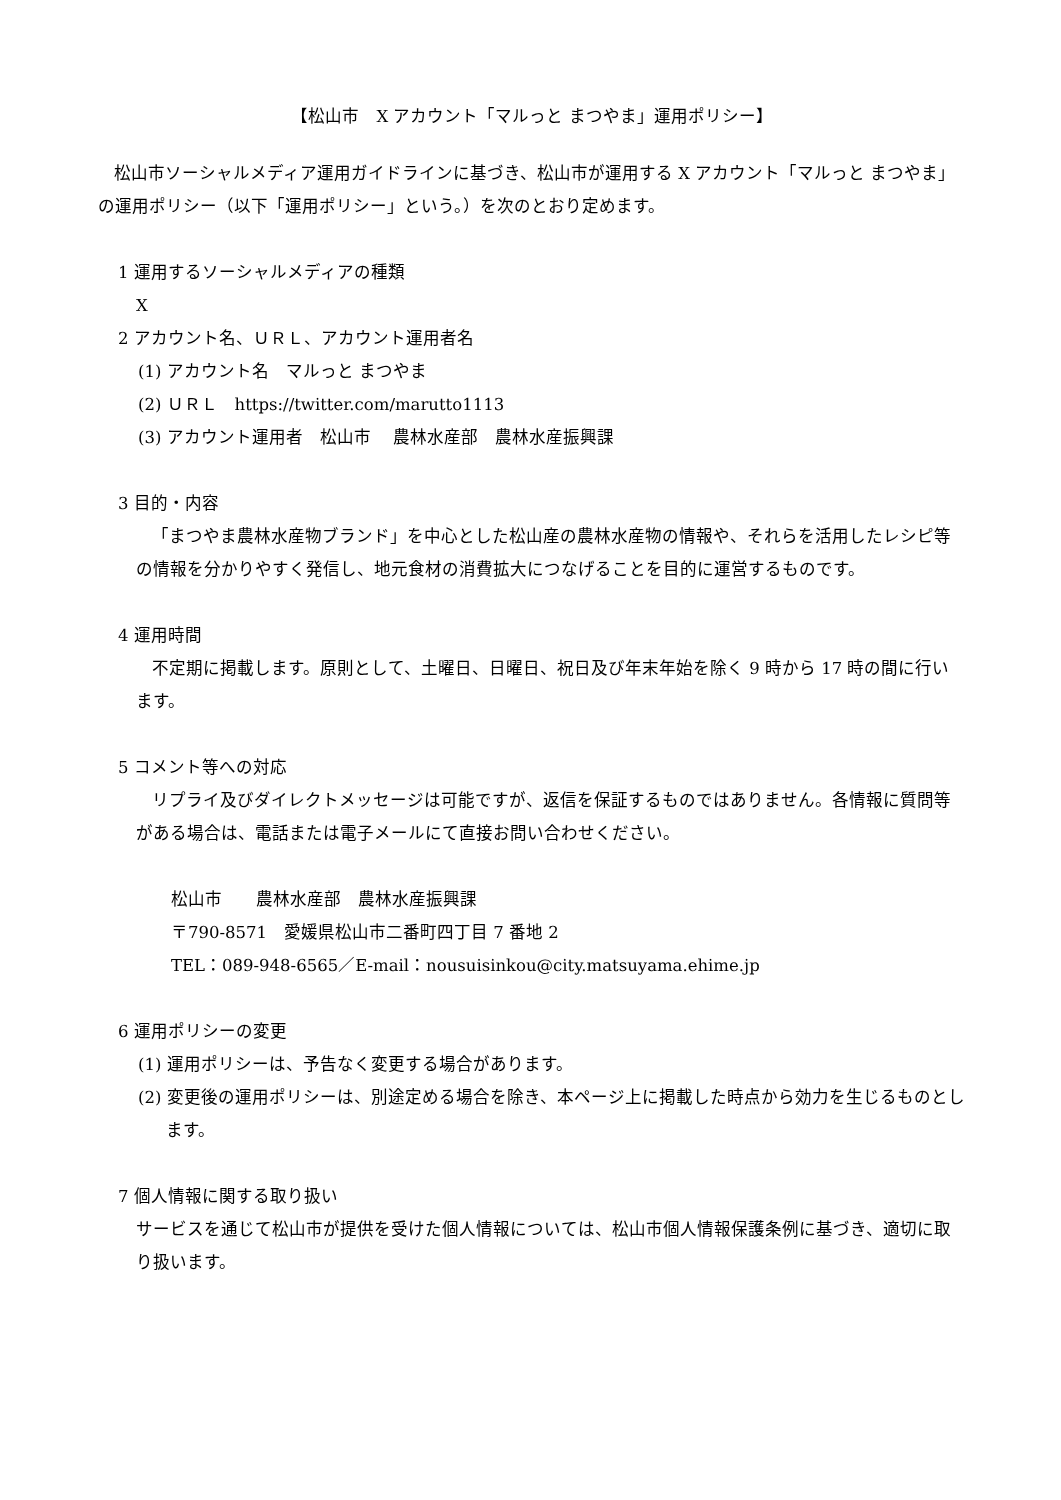【松山市　X アカウント「マルっと まつやま」運用ポリシー】
松山市ソーシャルメディア運用ガイドラインに基づき、松山市が運用する X アカウント「マルっと まつやま」の運用ポリシー（以下「運用ポリシー」という。）を次のとおり定めます。
1 運用するソーシャルメディアの種類
X
2 アカウント名、ＵＲＬ、アカウント運用者名
(1) アカウント名　マルっと まつやま
(2) ＵＲＬ　https://twitter.com/marutto1113
(3) アカウント運用者　松山市　 農林水産部　農林水産振興課
3 目的・内容
「まつやま農林水産物ブランド」を中心とした松山産の農林水産物の情報や、それらを活用したレシピ等の情報を分かりやすく発信し、地元食材の消費拡大につなげることを目的に運営するものです。
4 運用時間
不定期に掲載します。原則として、土曜日、日曜日、祝日及び年末年始を除く 9 時から 17 時の間に行います。
5 コメント等への対応
リプライ及びダイレクトメッセージは可能ですが、返信を保証するものではありません。各情報に質問等がある場合は、電話または電子メールにて直接お問い合わせください。
松山市　　農林水産部　農林水産振興課
〒790-8571　愛媛県松山市二番町四丁目 7 番地 2
TEL：089-948-6565／E-mail：nousuisinkou@city.matsuyama.ehime.jp
6 運用ポリシーの変更
(1) 運用ポリシーは、予告なく変更する場合があります。
(2) 変更後の運用ポリシーは、別途定める場合を除き、本ページ上に掲載した時点から効力を生じるものとします。
7 個人情報に関する取り扱い
サービスを通じて松山市が提供を受けた個人情報については、松山市個人情報保護条例に基づき、適切に取り扱います。